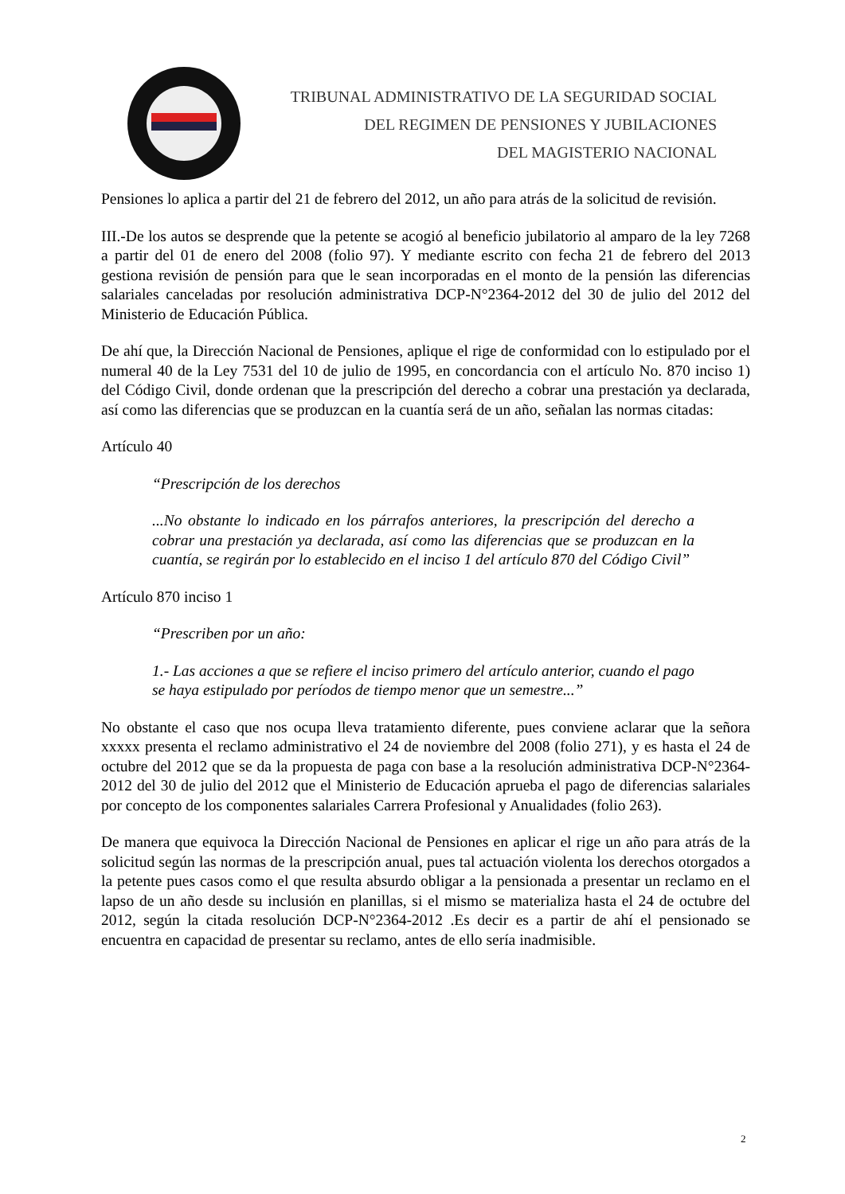TRIBUNAL ADMINISTRATIVO DE LA SEGURIDAD SOCIAL
DEL REGIMEN DE PENSIONES Y JUBILACIONES
DEL MAGISTERIO NACIONAL
Pensiones lo aplica a partir del 21 de febrero del 2012, un año para atrás de la solicitud de revisión.
III.-De los autos se desprende que la petente se acogió al beneficio jubilatorio al amparo de la ley 7268 a partir del 01 de enero del 2008 (folio 97). Y mediante escrito con fecha 21 de febrero del 2013 gestiona revisión de pensión para que le sean incorporadas en el monto de la pensión las diferencias salariales canceladas por resolución administrativa DCP-N°2364-2012 del 30 de julio del 2012 del Ministerio de Educación Pública.
De ahí que, la Dirección Nacional de Pensiones, aplique el rige de conformidad con lo estipulado por el numeral 40 de la Ley 7531 del 10 de julio de 1995, en concordancia con el artículo No. 870 inciso 1) del Código Civil, donde ordenan que la prescripción del derecho a cobrar una prestación ya declarada, así como las diferencias que se produzcan en la cuantía será de un año, señalan las normas citadas:
Artículo 40
“Prescripción de los derechos
...No obstante lo indicado en los párrafos anteriores, la prescripción del derecho a cobrar una prestación ya declarada, así como las diferencias que se produzcan en la cuantía, se regirán por lo establecido en el inciso 1 del artículo 870 del Código Civil”
Artículo 870 inciso 1
“Prescriben por un año:
1.- Las acciones a que se refiere el inciso primero del artículo anterior, cuando el pago se haya estipulado por períodos de tiempo menor que un semestre...”
No obstante el caso que nos ocupa lleva tratamiento diferente, pues conviene aclarar que la señora xxxxx presenta el reclamo administrativo el 24 de noviembre del 2008 (folio 271), y es hasta el 24 de octubre del 2012 que se da la propuesta de paga con base a la resolución administrativa DCP-N°2364-2012 del 30 de julio del 2012 que el Ministerio de Educación aprueba el pago de diferencias salariales por concepto de los componentes salariales Carrera Profesional y Anualidades (folio 263).
De manera que equivoca la Dirección Nacional de Pensiones en aplicar el rige un año para atrás de la solicitud según las normas de la prescripción anual, pues tal actuación violenta los derechos otorgados a la petente pues casos como el que resulta absurdo obligar a la pensionada a presentar un reclamo en el lapso de un año desde su inclusión en planillas, si el mismo se materializa hasta el 24 de octubre del 2012, según la citada resolución DCP-N°2364-2012 .Es decir es a partir de ahí el pensionado se encuentra en capacidad de presentar su reclamo, antes de ello sería inadmisible.
2